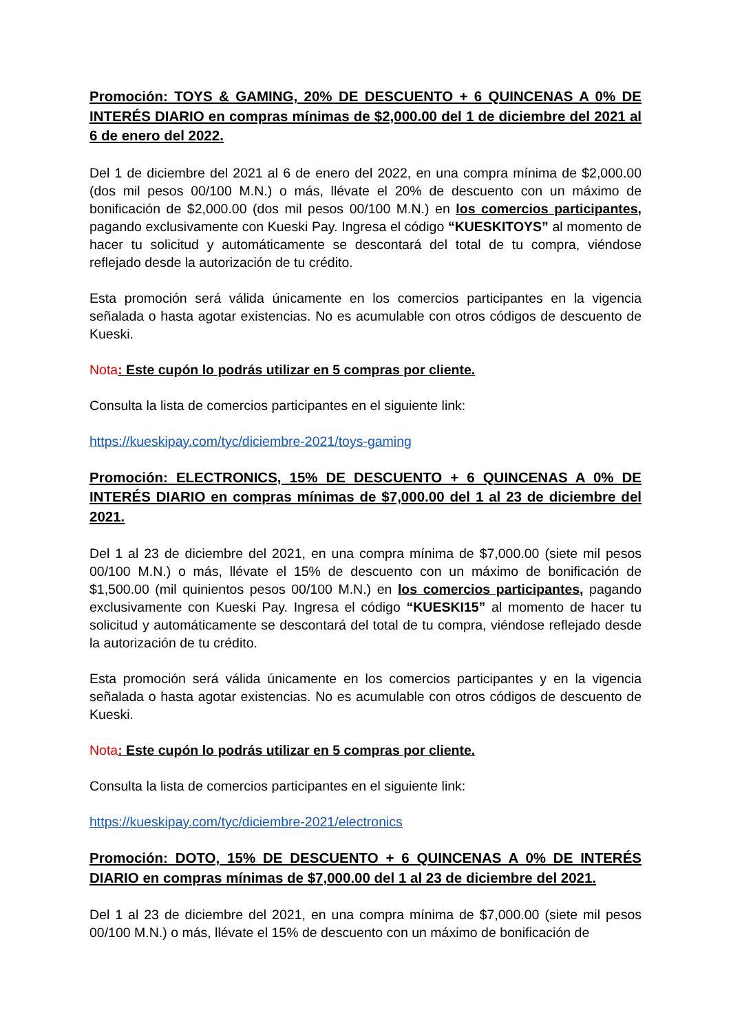Promoción: TOYS & GAMING, 20% DE DESCUENTO + 6 QUINCENAS A 0% DE INTERÉS DIARIO en compras mínimas de $2,000.00 del 1 de diciembre del 2021 al 6 de enero del 2022.
Del 1 de diciembre del 2021 al 6 de enero del 2022, en una compra mínima de $2,000.00 (dos mil pesos 00/100 M.N.) o más, llévate el 20% de descuento con un máximo de bonificación de $2,000.00 (dos mil pesos 00/100 M.N.) en los comercios participantes, pagando exclusivamente con Kueski Pay. Ingresa el código “KUESKITOYS” al momento de hacer tu solicitud y automáticamente se descontará del total de tu compra, viéndose reflejado desde la autorización de tu crédito.
Esta promoción será válida únicamente en los comercios participantes en la vigencia señalada o hasta agotar existencias. No es acumulable con otros códigos de descuento de Kueski.
Nota: Este cupón lo podrás utilizar en 5 compras por cliente.
Consulta la lista de comercios participantes en el siguiente link:
https://kueskipay.com/tyc/diciembre-2021/toys-gaming
Promoción: ELECTRONICS, 15% DE DESCUENTO + 6 QUINCENAS A 0% DE INTERÉS DIARIO en compras mínimas de $7,000.00 del 1 al 23 de diciembre del 2021.
Del 1 al 23 de diciembre del 2021, en una compra mínima de $7,000.00 (siete mil pesos 00/100 M.N.) o más, llévate el 15% de descuento con un máximo de bonificación de $1,500.00 (mil quinientos pesos 00/100 M.N.) en los comercios participantes, pagando exclusivamente con Kueski Pay. Ingresa el código “KUESKI15” al momento de hacer tu solicitud y automáticamente se descontará del total de tu compra, viéndose reflejado desde la autorización de tu crédito.
Esta promoción será válida únicamente en los comercios participantes y en la vigencia señalada o hasta agotar existencias. No es acumulable con otros códigos de descuento de Kueski.
Nota: Este cupón lo podrás utilizar en 5 compras por cliente.
Consulta la lista de comercios participantes en el siguiente link:
https://kueskipay.com/tyc/diciembre-2021/electronics
Promoción: DOTO, 15% DE DESCUENTO + 6 QUINCENAS A 0% DE INTERÉS DIARIO en compras mínimas de $7,000.00 del 1 al 23 de diciembre del 2021.
Del 1 al 23 de diciembre del 2021, en una compra mínima de $7,000.00 (siete mil pesos 00/100 M.N.) o más, llévate el 15% de descuento con un máximo de bonificación de